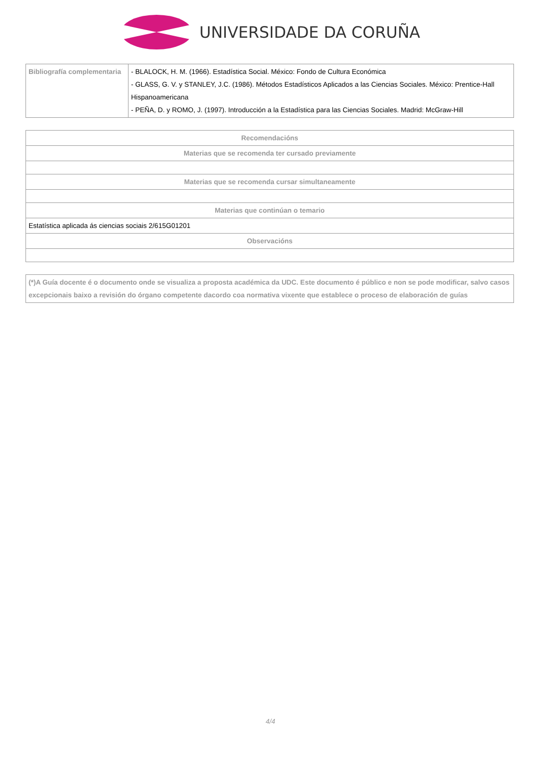UNIVERSIDADE DA CORUÑA
| Bibliografía complementaria | - BLALOCK, H. M. (1966). Estadística Social. México: Fondo de Cultura Económica - GLASS, G. V. y STANLEY, J.C. (1986). Métodos Estadísticos Aplicados a las Ciencias Sociales. México: Prentice-Hall Hispanoamericana - PEÑA, D. y ROMO, J. (1997). Introducción a la Estadística para las Ciencias Sociales. Madrid: McGraw-Hill |
| Recomendacións |
| --- |
| Materias que se recomenda ter cursado previamente |
| Materias que se recomenda cursar simultaneamente |
| Materias que continúan o temario |
| Estatística aplicada ás ciencias sociais 2/615G01201 |
| Observacións |
| (*)A Guía docente é o documento onde se visualiza a proposta académica da UDC. Este documento é público e non se pode modificar, salvo casos excepcionais baixo a revisión do órgano competente dacordo coa normativa vixente que establece o proceso de elaboración de guías |
4/4